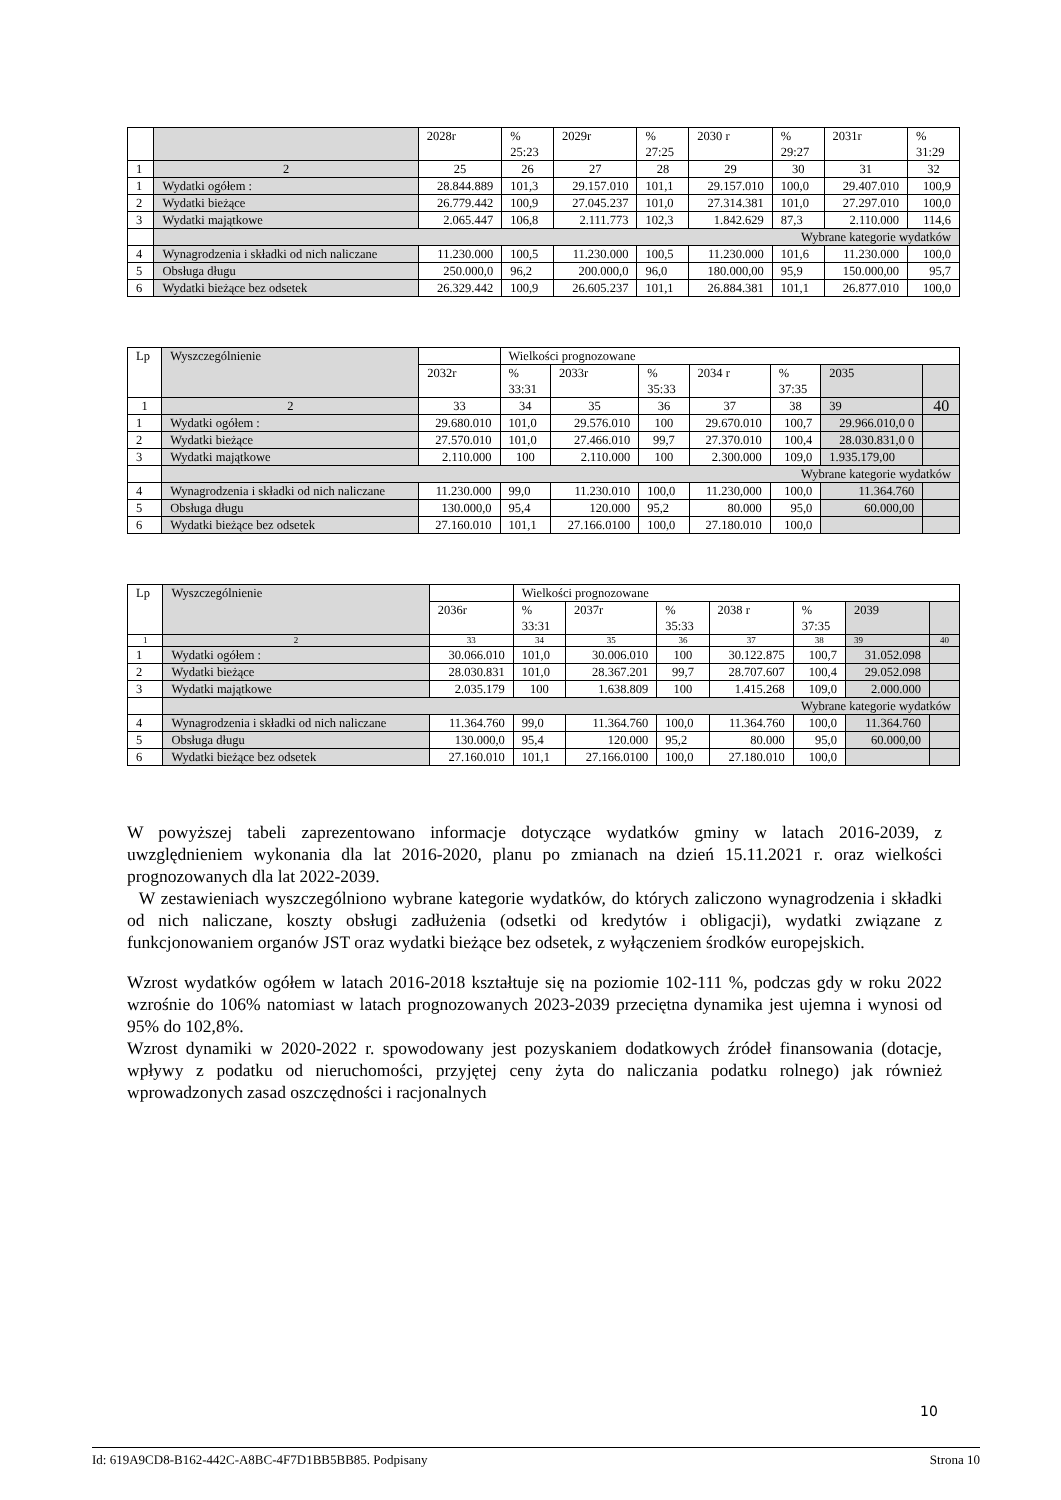| | | 2028r | % 25:23 | 2029r | % 27:25 | 2030 r | % 29:27 | 2031r | % 31:29 |
| 1 | 2 | 25 | 26 | 27 | 28 | 29 | 30 | 31 | 32 |
| 1 | Wydatki ogółem : | 28.844.889 | 101,3 | 29.157.010 | 101,1 | 29.157.010 | 100,0 | 29.407.010 | 100,9 |
| 2 | Wydatki bieżące | 26.779.442 | 100,9 | 27.045.237 | 101,0 | 27.314.381 | 101,0 | 27.297.010 | 100,0 |
| 3 | Wydatki majątkowe | 2.065.447 | 106,8 | 2.111.773 | 102,3 | 1.842.629 | 87,3 | 2.110.000 | 114,6 |
| | Wybrane kategorie wydatków | | | | | | | | |
| 4 | Wynagrodzenia i składki od nich naliczane | 11.230.000 | 100,5 | 11.230.000 | 100,5 | 11.230.000 | 101,6 | 11.230.000 | 100,0 |
| 5 | Obsługa długu | 250.000,0 | 96,2 | 200.000,0 | 96,0 | 180.000,00 | 95,9 | 150.000,00 | 95,7 |
| 6 | Wydatki bieżące bez odsetek | 26.329.442 | 100,9 | 26.605.237 | 101,1 | 26.884.381 | 101,1 | 26.877.010 | 100,0 |
| Lp | Wyszczególnienie | | Wielkości prognozowane | | | | | | |
| | | 2032r | % 33:31 | 2033r | % 35:33 | 2034 r | % 37:35 | 2035 | |
| 1 | 2 | 33 | 34 | 35 | 36 | 37 | 38 | 39 | 40 |
| 1 | Wydatki ogółem : | 29.680.010 | 101,0 | 29.576.010 | 100 | 29.670.010 | 100,7 | 29.966.010,0 0 | |
| 2 | Wydatki bieżące | 27.570.010 | 101,0 | 27.466.010 | 99,7 | 27.370.010 | 100,4 | 28.030.831,0 0 | |
| 3 | Wydatki majątkowe | 2.110.000 | 100 | 2.110.000 | 100 | 2.300.000 | 109,0 | 1.935.179,00 | |
| | Wybrane kategorie wydatków | | | | | | | | |
| 4 | Wynagrodzenia i składki od nich naliczane | 11.230.000 | 99,0 | 11.230.010 | 100,0 | 11.230,000 | 100,0 | 11.364.760 | |
| 5 | Obsługa długu | 130.000,0 | 95,4 | 120.000 | 95,2 | 80.000 | 95,0 | 60.000,00 | |
| 6 | Wydatki bieżące bez odsetek | 27.160.010 | 101,1 | 27.166.0100 | 100,0 | 27.180.010 | 100,0 | | |
| Lp | Wyszczególnienie | | Wielkości prognozowane | | | | | | |
| | | 2036r | % 33:31 | 2037r | % 35:33 | 2038 r | % 37:35 | 2039 | |
| 1 | 2 | 33 | 34 | 35 | 36 | 37 | 38 | 39 | 40 |
| 1 | Wydatki ogółem : | 30.066.010 | 101,0 | 30.006.010 | 100 | 30.122.875 | 100,7 | 31.052.098 | |
| 2 | Wydatki bieżące | 28.030.831 | 101,0 | 28.367.201 | 99,7 | 28.707.607 | 100,4 | 29.052.098 | |
| 3 | Wydatki majątkowe | 2.035.179 | 100 | 1.638.809 | 100 | 1.415.268 | 109,0 | 2.000.000 | |
| | Wybrane kategorie wydatków | | | | | | | | |
| 4 | Wynagrodzenia i składki od nich naliczane | 11.364.760 | 99,0 | 11.364.760 | 100,0 | 11.364.760 | 100,0 | 11.364.760 | |
| 5 | Obsługa długu | 130.000,0 | 95,4 | 120.000 | 95,2 | 80.000 | 95,0 | 60.000,00 | |
| 6 | Wydatki bieżące bez odsetek | 27.160.010 | 101,1 | 27.166.0100 | 100,0 | 27.180.010 | 100,0 | | |
W powyższej tabeli zaprezentowano informacje dotyczące wydatków gminy w latach 2016-2039, z uwzględnieniem wykonania dla lat 2016-2020, planu po zmianach na dzień 15.11.2021 r. oraz wielkości prognozowanych dla lat 2022-2039.
W zestawieniach wyszczególniono wybrane kategorie wydatków, do których zaliczono wynagrodzenia i składki od nich naliczane, koszty obsługi zadłużenia (odsetki od kredytów i obligacji), wydatki związane z funkcjonowaniem organów JST oraz wydatki bieżące bez odsetek, z wyłączeniem środków europejskich.
Wzrost wydatków ogółem w latach 2016-2018 kształtuje się na poziomie 102-111 %, podczas gdy w roku 2022 wzrośnie do 106% natomiast w latach prognozowanych 2023-2039 przeciętna dynamika jest ujemna i wynosi od 95% do 102,8%.
Wzrost dynamiki w 2020-2022 r. spowodowany jest pozyskaniem dodatkowych źródeł finansowania (dotacje, wpływy z podatku od nieruchomości, przyjętej ceny żyta do naliczania podatku rolnego) jak również wprowadzonych zasad oszczędności i racjonalnych
10
Id: 619A9CD8-B162-442C-A8BC-4F7D1BB5BB85. Podpisany Strona 10